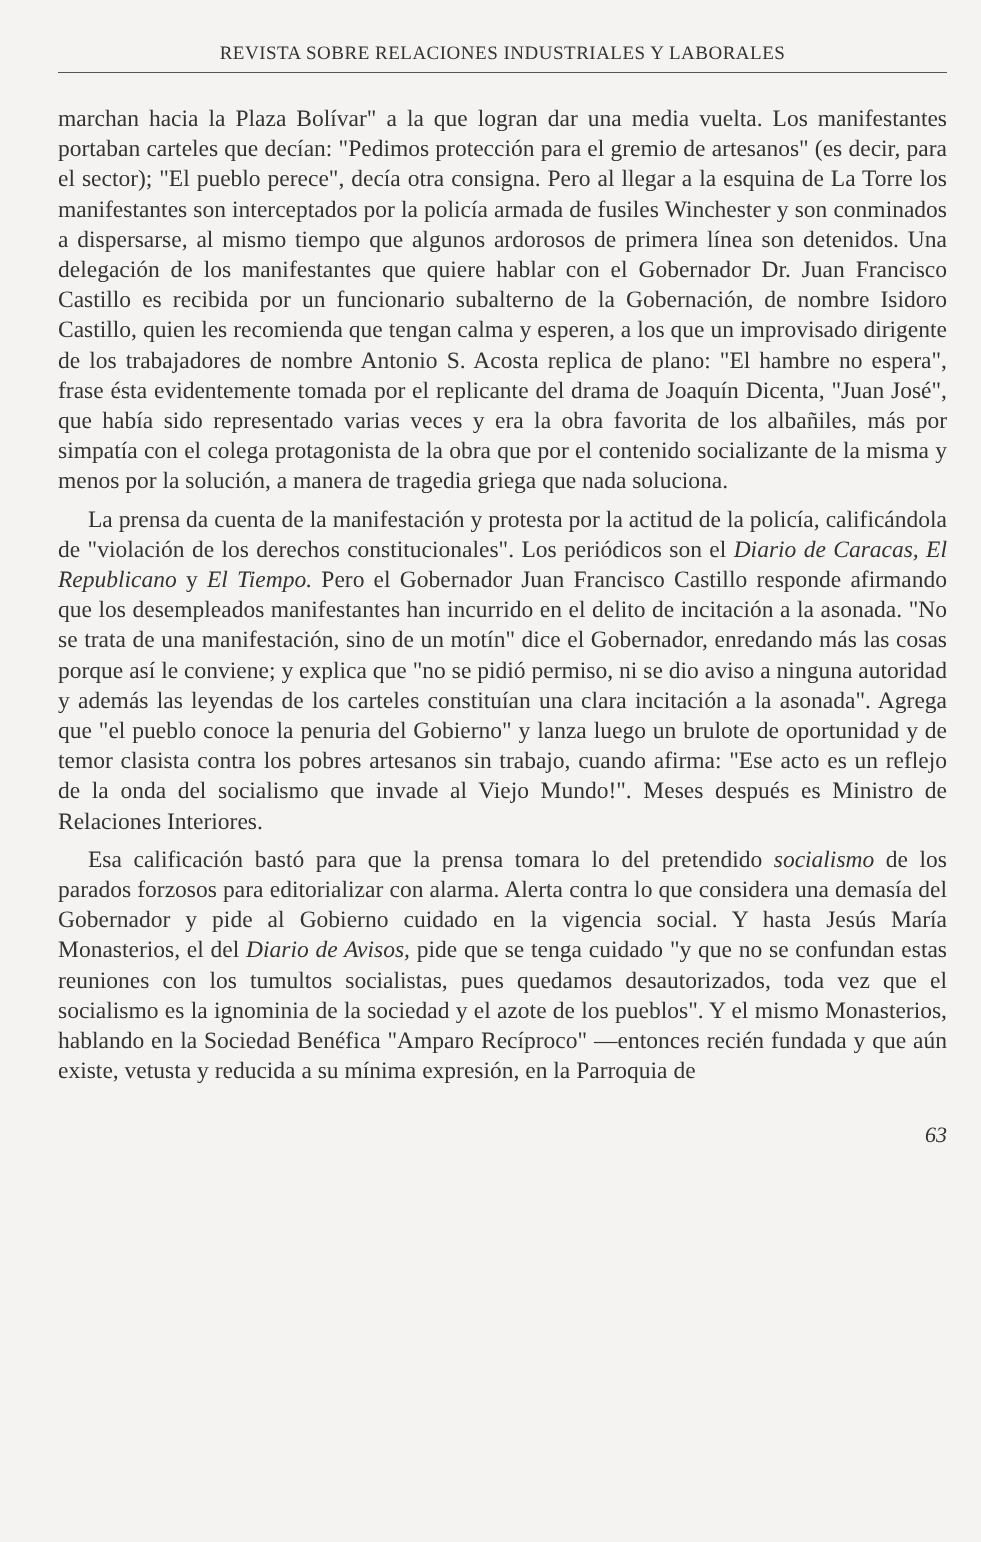REVISTA SOBRE RELACIONES INDUSTRIALES Y LABORALES
marchan hacia la Plaza Bolívar" a la que logran dar una media vuelta. Los manifestantes portaban carteles que decían: "Pedimos protección para el gremio de artesanos" (es decir, para el sector); "El pueblo perece", decía otra consigna. Pero al llegar a la esquina de La Torre los manifestantes son interceptados por la policía armada de fusiles Winchester y son conminados a dispersarse, al mismo tiempo que algunos ardorosos de primera línea son detenidos. Una delegación de los manifestantes que quiere hablar con el Gobernador Dr. Juan Francisco Castillo es recibida por un funcionario subalterno de la Gobernación, de nombre Isidoro Castillo, quien les recomienda que tengan calma y esperen, a los que un improvisado dirigente de los trabajadores de nombre Antonio S. Acosta replica de plano: "El hambre no espera", frase ésta evidentemente tomada por el replicante del drama de Joaquín Dicenta, "Juan José", que había sido representado varias veces y era la obra favorita de los albañiles, más por simpatía con el colega protagonista de la obra que por el contenido socializante de la misma y menos por la solución, a manera de tragedia griega que nada soluciona.
La prensa da cuenta de la manifestación y protesta por la actitud de la policía, calificándola de "violación de los derechos constitucionales". Los periódicos son el Diario de Caracas, El Republicano y El Tiempo. Pero el Gobernador Juan Francisco Castillo responde afirmando que los desempleados manifestantes han incurrido en el delito de incitación a la asonada. "No se trata de una manifestación, sino de un motín" dice el Gobernador, enredando más las cosas porque así le conviene; y explica que "no se pidió permiso, ni se dio aviso a ninguna autoridad y además las leyendas de los carteles constituían una clara incitación a la asonada". Agrega que "el pueblo conoce la penuria del Gobierno" y lanza luego un brulote de oportunidad y de temor clasista contra los pobres artesanos sin trabajo, cuando afirma: "Ese acto es un reflejo de la onda del socialismo que invade al Viejo Mundo!". Meses después es Ministro de Relaciones Interiores.
Esa calificación bastó para que la prensa tomara lo del pretendido socialismo de los parados forzosos para editorializar con alarma. Alerta contra lo que considera una demasía del Gobernador y pide al Gobierno cuidado en la vigencia social. Y hasta Jesús María Monasterios, el del Diario de Avisos, pide que se tenga cuidado "y que no se confundan estas reuniones con los tumultos socialistas, pues quedamos desautorizados, toda vez que el socialismo es la ignominia de la sociedad y el azote de los pueblos". Y el mismo Monasterios, hablando en la Sociedad Benéfica "Amparo Recíproco" —entonces recién fundada y que aún existe, vetusta y reducida a su mínima expresión, en la Parroquia de
63